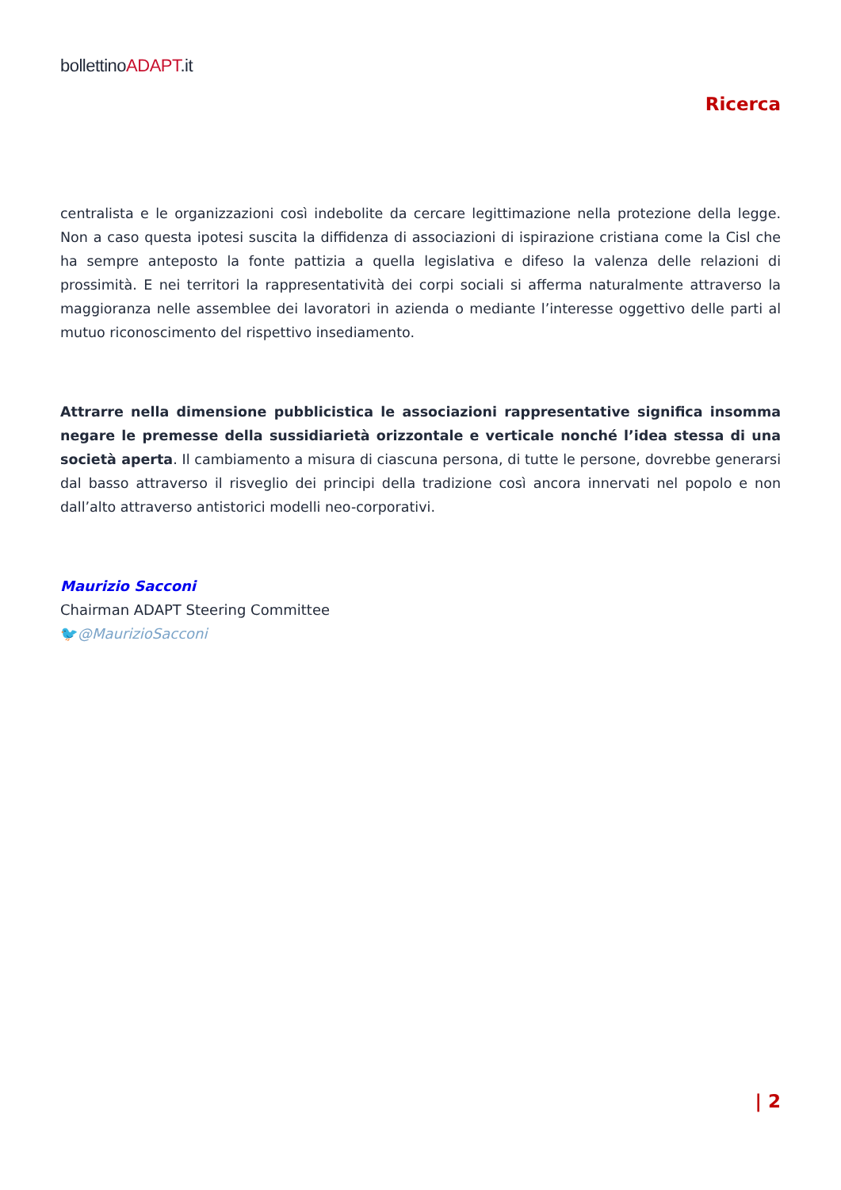bollettinoADAPT.it
Ricerca
centralista e le organizzazioni così indebolite da cercare legittimazione nella protezione della legge. Non a caso questa ipotesi suscita la diffidenza di associazioni di ispirazione cristiana come la Cisl che ha sempre anteposto la fonte pattizia a quella legislativa e difeso la valenza delle relazioni di prossimità. E nei territori la rappresentatività dei corpi sociali si afferma naturalmente attraverso la maggioranza nelle assemblee dei lavoratori in azienda o mediante l’interesse oggettivo delle parti al mutuo riconoscimento del rispettivo insediamento.
Attrarre nella dimensione pubblicistica le associazioni rappresentative significa insomma negare le premesse della sussidiarietà orizzontale e verticale nonché l’idea stessa di una società aperta. Il cambiamento a misura di ciascuna persona, di tutte le persone, dovrebbe generarsi dal basso attraverso il risveglio dei principi della tradizione così ancora innervati nel popolo e non dall’alto attraverso antistorici modelli neo-corporativi.
Maurizio Sacconi
Chairman ADAPT Steering Committee
🐦@MaurizioSacconi
| 2